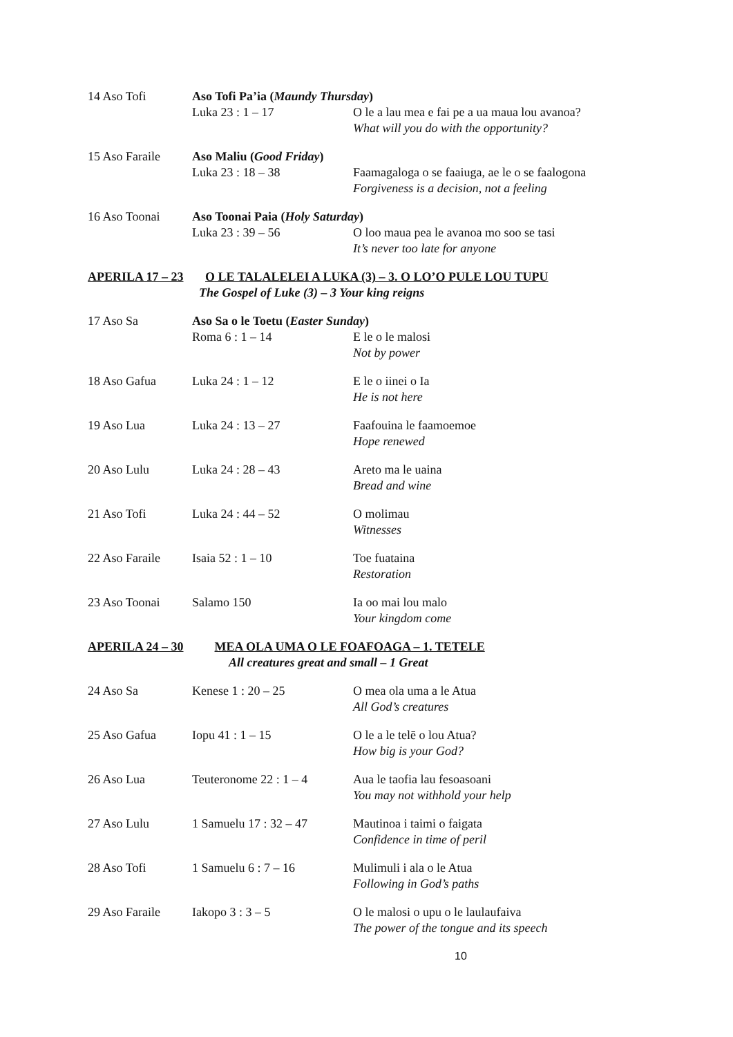| 14 Aso Tofi | Aso Tofi Pa’ia ( Maundy Thursday ) | |
| | Luka 23 : 1 – 17 | O le a lau mea e fai pe a ua maua lou avanoa? What will you do with the opportunity? |
| 15 Aso Faraile | Aso Maliu ( Good Friday ) | |
| | Luka 23 : 18 – 38 | Faamagaloga o se faaiuga, ae le o se faalogona Forgiveness is a decision, not a feeling |
| 16 Aso Toonai | Aso Toonai Paia ( Holy Saturday ) | |
| | Luka 23 : 39 – 56 | O loo maua pea le avanoa mo soo se tasi It’s never too late for anyone |
| APERILA 17 – 23 O LE TALALELEI A LUKA (3) – 3. O LO’O PULE LOU TUPU The Gospel of Luke (3) – 3 Your king reigns | | |
| 17 Aso Sa | Aso Sa o le Toetu ( Easter Sunday ) | |
| | Roma 6 : 1 – 14 | E le o le malosi Not by power |
| 18 Aso Gafua | Luka 24 : 1 – 12 | E le o iinei o Ia He is not here |
| 19 Aso Lua | Luka 24 : 13 – 27 | Faafouina le faamoemoe Hope renewed |
| 20 Aso Lulu | Luka 24 : 28 – 43 | Areto ma le uaina Bread and wine |
| 21 Aso Tofi | Luka 24 : 44 – 52 | O molimau Witnesses |
| 22 Aso Faraile | Isaia 52 : 1 – 10 | Toe fuataina Restoration |
| 23 Aso Toonai | Salamo 150 | Ia oo mai lou malo Your kingdom come |
| APERILA 24 – 30 MEA OLA UMA O LE FOAFOAGA – 1. TETELE All creatures great and small – 1 Great | | |
| 24 Aso Sa | Kenese 1 : 20 – 25 | O mea ola uma a le Atua All God’s creatures |
| 25 Aso Gafua | Iopu 41 : 1 – 15 | O le a le telē o lou Atua? How big is your God? |
| 26 Aso Lua | Teuteronome 22 : 1 – 4 | Aua le taofia lau fesoasoani You may not withhold your help |
| 27 Aso Lulu | 1 Samuelu 17 : 32 – 47 | Mautinoa i taimi o faigata Confidence in time of peril |
| 28 Aso Tofi | 1 Samuelu 6 : 7 – 16 | Mulimuli i ala o le Atua Following in God’s paths |
| 29 Aso Faraile | Iakopo 3 : 3 – 5 | O le malosi o upu o le laulaufaiva The power of the tongue and its speech |
10